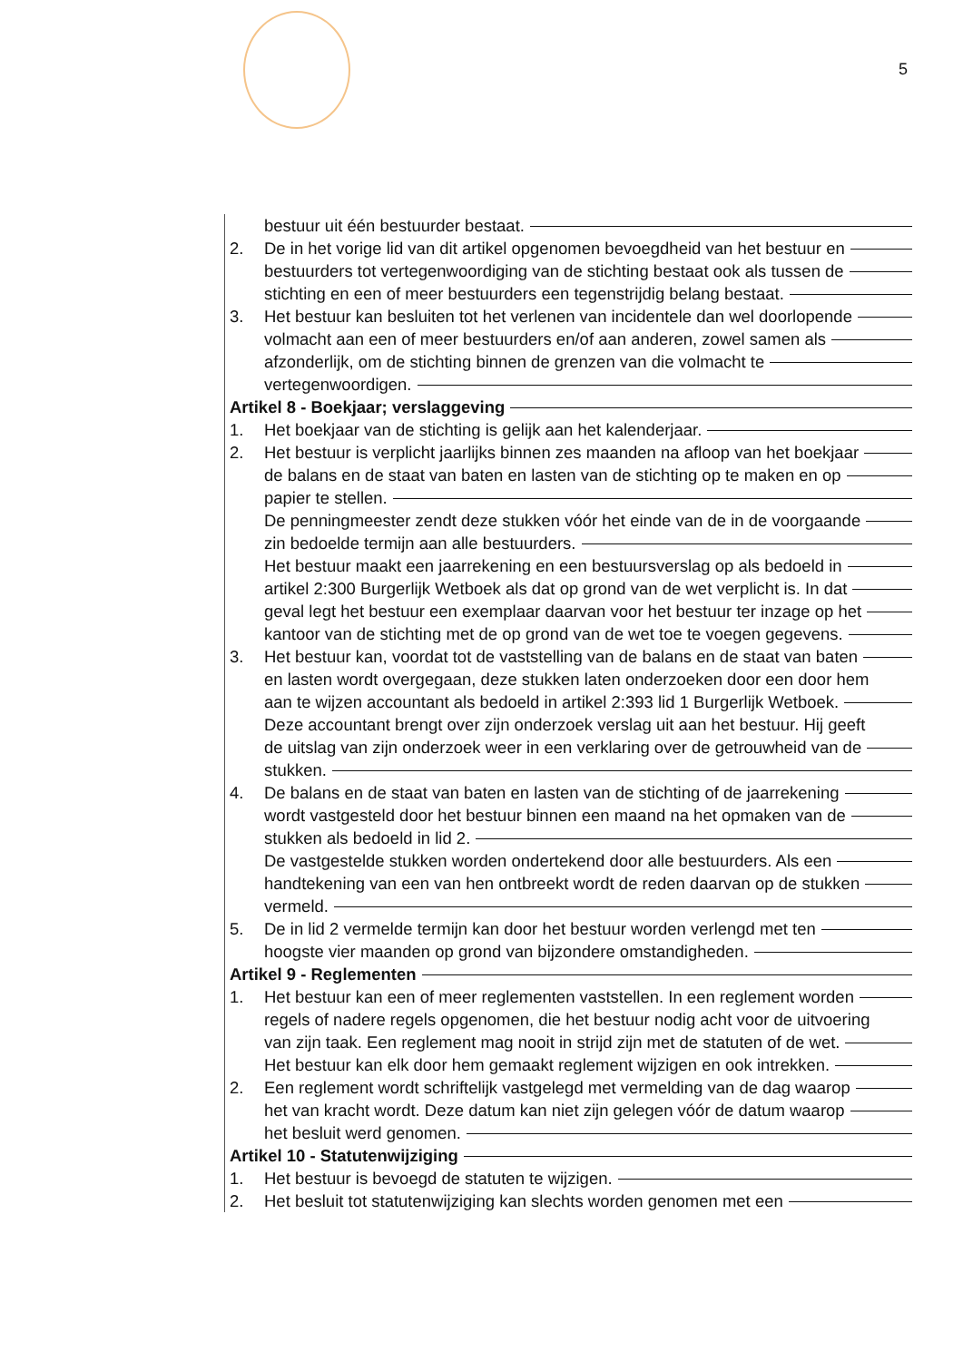5
bestuur uit één bestuurder bestaat.
2. De in het vorige lid van dit artikel opgenomen bevoegdheid van het bestuur en
bestuurders tot vertegenwoordiging van de stichting bestaat ook als tussen de
stichting en een of meer bestuurders een tegenstrijdig belang bestaat.
3. Het bestuur kan besluiten tot het verlenen van incidentele dan wel doorlopende
volmacht aan een of meer bestuurders en/of aan anderen, zowel samen als
afzonderlijk, om de stichting binnen de grenzen van die volmacht te
vertegenwoordigen.
Artikel 8 - Boekjaar; verslaggeving
1. Het boekjaar van de stichting is gelijk aan het kalenderjaar.
2. Het bestuur is verplicht jaarlijks binnen zes maanden na afloop van het boekjaar
de balans en de staat van baten en lasten van de stichting op te maken en op
papier te stellen.
De penningmeester zendt deze stukken vóór het einde van de in de voorgaande
zin bedoelde termijn aan alle bestuurders.
Het bestuur maakt een jaarrekening en een bestuursverslag op als bedoeld in
artikel 2:300 Burgerlijk Wetboek als dat op grond van de wet verplicht is. In dat
geval legt het bestuur een exemplaar daarvan voor het bestuur ter inzage op het
kantoor van de stichting met de op grond van de wet toe te voegen gegevens.
3. Het bestuur kan, voordat tot de vaststelling van de balans en de staat van baten
en lasten wordt overgegaan, deze stukken laten onderzoeken door een door hem
aan te wijzen accountant als bedoeld in artikel 2:393 lid 1 Burgerlijk Wetboek.
Deze accountant brengt over zijn onderzoek verslag uit aan het bestuur. Hij geeft
de uitslag van zijn onderzoek weer in een verklaring over de getrouwheid van de
stukken.
4. De balans en de staat van baten en lasten van de stichting of de jaarrekening
wordt vastgesteld door het bestuur binnen een maand na het opmaken van de
stukken als bedoeld in lid 2.
De vastgestelde stukken worden ondertekend door alle bestuurders. Als een
handtekening van een van hen ontbreekt wordt de reden daarvan op de stukken
vermeld.
5. De in lid 2 vermelde termijn kan door het bestuur worden verlengd met ten
hoogste vier maanden op grond van bijzondere omstandigheden.
Artikel 9 - Reglementen
1. Het bestuur kan een of meer reglementen vaststellen. In een reglement worden
regels of nadere regels opgenomen, die het bestuur nodig acht voor de uitvoering
van zijn taak. Een reglement mag nooit in strijd zijn met de statuten of de wet.
Het bestuur kan elk door hem gemaakt reglement wijzigen en ook intrekken.
2. Een reglement wordt schriftelijk vastgelegd met vermelding van de dag waarop
het van kracht wordt. Deze datum kan niet zijn gelegen vóór de datum waarop
het besluit werd genomen.
Artikel 10 - Statutenwijziging
1. Het bestuur is bevoegd de statuten te wijzigen.
2. Het besluit tot statutenwijziging kan slechts worden genomen met een